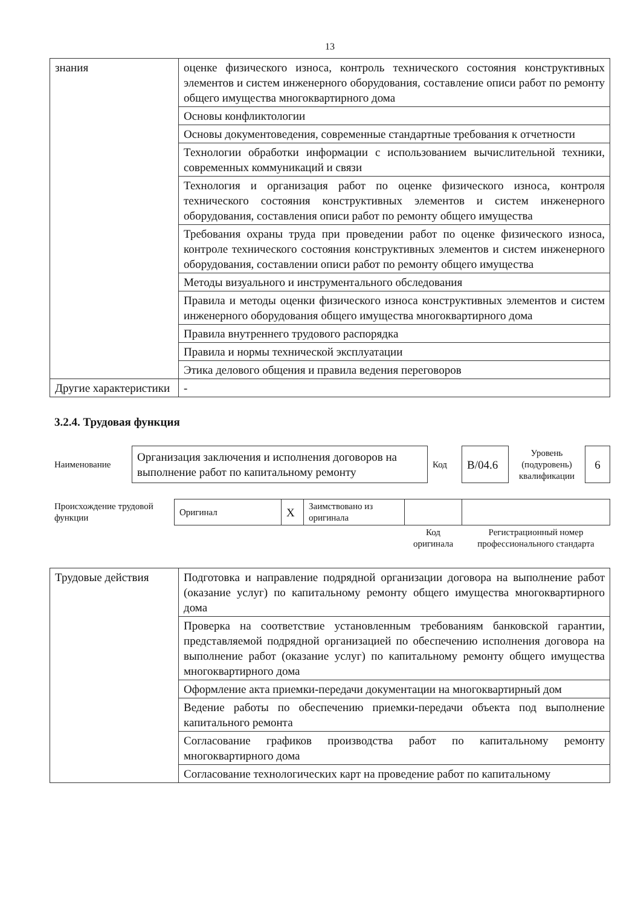13
| знания | оценке физического износа, контроль технического состояния конструктивных элементов и систем инженерного оборудования, составление описи работ по ремонту общего имущества многоквартирного дома |
| | Основы конфликтологии |
| | Основы документоведения, современные стандартные требования к отчетности |
| | Технологии обработки информации с использованием вычислительной техники, современных коммуникаций и связи |
| | Технология и организация работ по оценке физического износа, контроля технического состояния конструктивных элементов и систем инженерного оборудования, составления описи работ по ремонту общего имущества |
| | Требования охраны труда при проведении работ по оценке физического износа, контроле технического состояния конструктивных элементов и систем инженерного оборудования, составлении описи работ по ремонту общего имущества |
| | Методы визуального и инструментального обследования |
| | Правила и методы оценки физического износа конструктивных элементов и систем инженерного оборудования общего имущества многоквартирного дома |
| | Правила внутреннего трудового распорядка |
| | Правила и нормы технической эксплуатации |
| | Этика делового общения и правила ведения переговоров |
| Другие характеристики | - |
3.2.4. Трудовая функция
| Наименование | Организация заключения и исполнения договоров на выполнение работ по капитальному ремонту | Код | B/04.6 | Уровень (подуровень) квалификации | 6 |
| Происхождение трудовой функции | Оригинал | X | Заимствовано из оригинала | | |
| | | | | Код оригинала | Регистрационный номер профессионального стандарта |
| Трудовые действия | Подготовка и направление подрядной организации договора на выполнение работ (оказание услуг) по капитальному ремонту общего имущества многоквартирного дома |
| | Проверка на соответствие установленным требованиям банковской гарантии, представляемой подрядной организацией по обеспечению исполнения договора на выполнение работ (оказание услуг) по капитальному ремонту общего имущества многоквартирного дома |
| | Оформление акта приемки-передачи документации на многоквартирный дом |
| | Ведение работы по обеспечению приемки-передачи объекта под выполнение капитального ремонта |
| | Согласование графиков производства работ по капитальному ремонту многоквартирного дома |
| | Согласование технологических карт на проведение работ по капитальному |